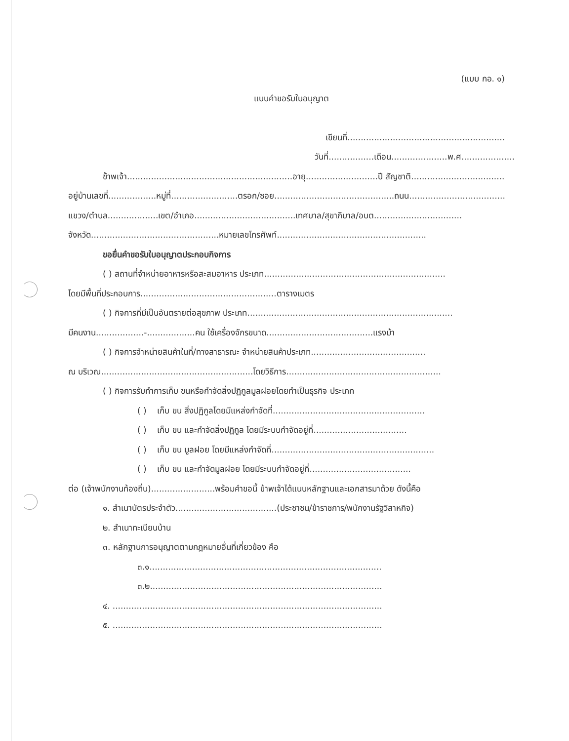(แบบ กอ. ๑)
แบบคำขอรับใบอนุญาต
เขียนที่...........................................................
วันที่.................เดือน.....................พ.ศ....................
ข้าพเจ้า..............................................................อายุ...........................ปี สัญชาติ...................................
อยู่บ้านเลขที่..................หมู่ที่.........................ตรอก/ซอย.............................................ถนน....................................
แขวง/ตำบล...................เขต/อำเภอ......................................เทศบาล/สุขาภิบาล/อบต.................................
จังหวัด................................................หมายเลขโทรศัพท์........................................................
ขอยื่นคำขอรับใบอนุญาตประกอบกิจการ
( ) สถานที่จำหน่ายอาหารหรือสะสมอาหาร ประเภท....................................................................
โดยมีพื้นที่ประกอบการ...................................................ตารางเมตร
( ) กิจการที่มีเป็นอันตรายต่อสุขภาพ ประเภท.............................................................................
มีคนงาน..................-..................คน ใช้เครื่องจักรขนาด........................................แรงม้า
( ) กิจการจำหน่ายสินค้าในที่/ทางสาธารณะ จำหน่ายสินค้าประเภท...........................................
ณ บริเวณ.........................................................โดยวิธีการ..........................................................
( ) กิจการรับทำการเก็บ ขนหรือกำจัดสิ่งปฏิกูลมูลฝอยโดยทำเป็นธุรกิจ ประเภท
( ) เก็บ ขน สิ่งปฏิกูลโดยมีแหล่งกำจัดที่.........................................................
( ) เก็บ ขน และกำจัดสิ่งปฏิกูล โดยมีระบบกำจัดอยู่ที่...................................
( ) เก็บ ขน มูลฝอย โดยมีแหล่งกำจัดที่.............................................................
( ) เก็บ ขน และกำจัดมูลฝอย โดยมีระบบกำจัดอยู่ที่......................................
ต่อ (เจ้าพนักงานท้องถิ่น)........................พร้อมคำขอนี้ ข้าพเจ้าได้แนบหลักฐานและเอกสารมาด้วย ดังนี้คือ
๑. สำเนาบัตรประจำตัว......................................(ประชาชน/ข้าราชการ/พนักงานรัฐวิสาหกิจ)
๒. สำเนาทะเบียนบ้าน
๓. หลักฐานการอนุญาตตามกฎหมายอื่นที่เกี่ยวข้อง คือ
๓.๑.......................................................................................
๓.๒.......................................................................................
๔. .....................................................................................................
๕. .....................................................................................................